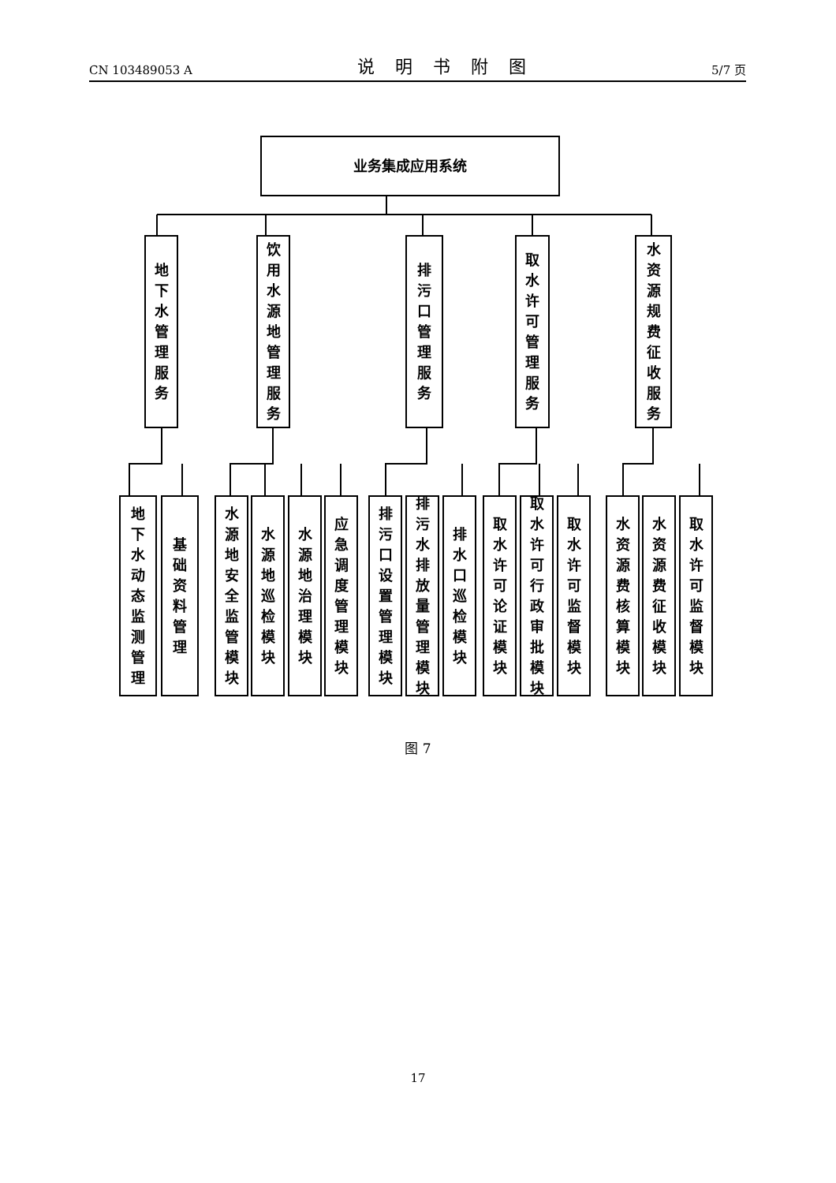CN 103489053 A 说明书附图 5/7 页
业务集成应用系统
地下水管理服务
饮用水源地管理服务
排污口管理服务
取水许可管理服务
水资源规费征收服务
地下水动态监测管理
基础资料管理
水源地安全监管模块
水源地巡检模块
水源地治理模块
应急调度管理模块
排污口设置管理模块
排污水排放量管理模块
排水口巡检模块
取水许可论证模块
取水许可行政审批模块
取水许可监督模块
水资源费核算模块
水资源费征收模块
取水许可监督模块
图 7
17